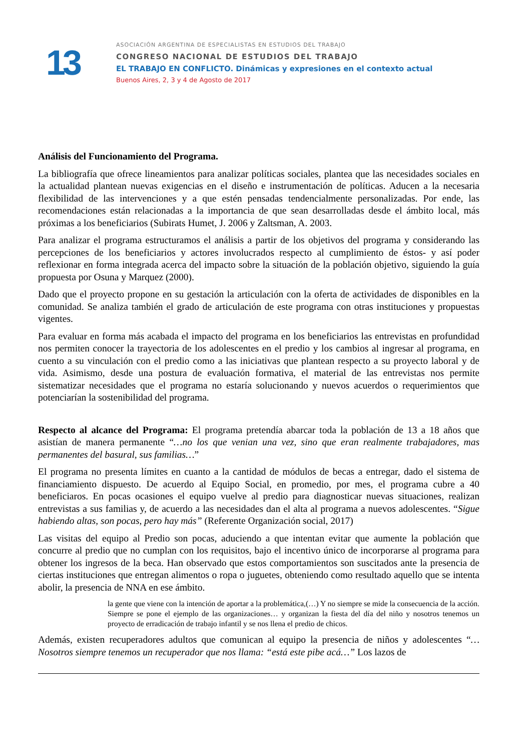13
ASOCIACIÓN ARGENTINA DE ESPECIALISTAS EN ESTUDIOS DEL TRABAJO
CONGRESO NACIONAL DE ESTUDIOS DEL TRABAJO
EL TRABAJO EN CONFLICTO. Dinámicas y expresiones en el contexto actual
Buenos Aires, 2, 3 y 4 de Agosto de 2017
Análisis del Funcionamiento del Programa.
La bibliografía que ofrece lineamientos para analizar políticas sociales, plantea que las necesidades sociales en la actualidad plantean nuevas exigencias en el diseño e instrumentación de políticas. Aducen a la necesaria flexibilidad de las intervenciones y a que estén pensadas tendencialmente personalizadas. Por ende, las recomendaciones están relacionadas a la importancia de que sean desarrolladas desde el ámbito local, más próximas a los beneficiarios (Subirats Humet, J. 2006 y Zaltsman, A. 2003.
Para analizar el programa estructuramos el análisis a partir de los objetivos del programa y considerando las percepciones de los beneficiarios y actores involucrados respecto al cumplimiento de éstos- y así poder reflexionar en forma integrada acerca del impacto sobre la situación de la población objetivo, siguiendo la guía propuesta por Osuna y Marquez (2000).
Dado que el proyecto propone en su gestación la articulación con la oferta de actividades de disponibles en la comunidad. Se analiza también el grado de articulación de este programa con otras instituciones y propuestas vigentes.
Para evaluar en forma más acabada el impacto del programa en los beneficiarios las entrevistas en profundidad nos permiten conocer la trayectoria de los adolescentes en el predio y los cambios al ingresar al programa, en cuento a su vinculación con el predio como a las iniciativas que plantean respecto a su proyecto laboral y de vida. Asimismo, desde una postura de evaluación formativa, el material de las entrevistas nos permite sistematizar necesidades que el programa no estaría solucionando y nuevos acuerdos o requerimientos que potenciarían la sostenibilidad del programa.
Respecto al alcance del Programa: El programa pretendía abarcar toda la población de 13 a 18 años que asistían de manera permanente “…no los que venian una vez, sino que eran realmente trabajadores, mas permanentes del basural, sus familias…”
El programa no presenta límites en cuanto a la cantidad de módulos de becas a entregar, dado el sistema de financiamiento dispuesto. De acuerdo al Equipo Social, en promedio, por mes, el programa cubre a 40 beneficiaros. En pocas ocasiones el equipo vuelve al predio para diagnosticar nuevas situaciones, realizan entrevistas a sus familias y, de acuerdo a las necesidades dan el alta al programa a nuevos adolescentes. “Sigue habiendo altas, son pocas, pero hay más” (Referente Organización social, 2017)
Las visitas del equipo al Predio son pocas, aduciendo a que intentan evitar que aumente la población que concurre al predio que no cumplan con los requisitos, bajo el incentivo único de incorporarse al programa para obtener los ingresos de la beca. Han observado que estos comportamientos son suscitados ante la presencia de ciertas instituciones que entregan alimentos o ropa o juguetes, obteniendo como resultado aquello que se intenta abolir, la presencia de NNA en ese ámbito.
la gente que viene con la intención de aportar a la problemática,(…) Y no siempre se mide la consecuencia de la acción. Siempre se pone el ejemplo de las organizaciones… y organizan la fiesta del día del niño y nosotros tenemos un proyecto de erradicación de trabajo infantil y se nos llena el predio de chicos.
Además, existen recuperadores adultos que comunican al equipo la presencia de niños y adolescentes “…Nosotros siempre tenemos un recuperador que nos llama: “está este pibe acá…” Los lazos de